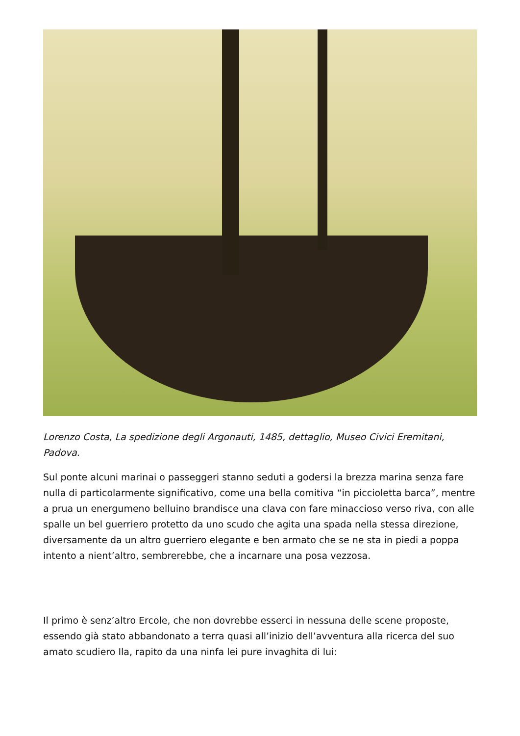Lorenzo Costa, La spedizione degli Argonauti, 1485, dettaglio, Museo Civici Eremitani, Padova.
Sul ponte alcuni marinai o passeggeri stanno seduti a godersi la brezza marina senza fare nulla di particolarmente significativo, come una bella comitiva “in piccioletta barca”, mentre a prua un energumeno belluino brandisce una clava con fare minaccioso verso riva, con alle spalle un bel guerriero protetto da uno scudo che agita una spada nella stessa direzione, diversamente da un altro guerriero elegante e ben armato che se ne sta in piedi a poppa intento a nient’altro, sembrerebbe, che a incarnare una posa vezzosa.
Il primo è senz’altro Ercole, che non dovrebbe esserci in nessuna delle scene proposte, essendo già stato abbandonato a terra quasi all’inizio dell’avventura alla ricerca del suo amato scudiero Ila, rapito da una ninfa lei pure invaghita di lui: